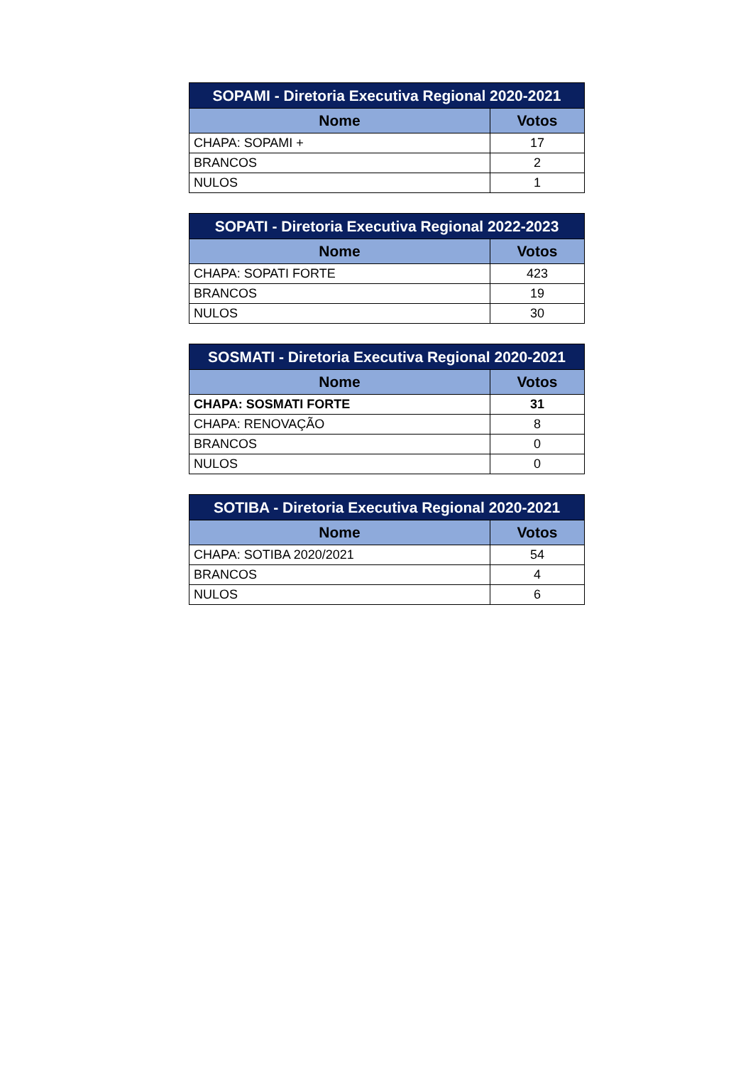| SOPAMI - Diretoria Executiva Regional 2020-2021 | |
| --- | --- |
| Nome | Votos |
| CHAPA: SOPAMI + | 17 |
| BRANCOS | 2 |
| NULOS | 1 |
| SOPATI - Diretoria Executiva Regional 2022-2023 | |
| --- | --- |
| Nome | Votos |
| CHAPA: SOPATI FORTE | 423 |
| BRANCOS | 19 |
| NULOS | 30 |
| SOSMATI - Diretoria Executiva Regional 2020-2021 | |
| --- | --- |
| Nome | Votos |
| CHAPA: SOSMATI FORTE | 31 |
| CHAPA: RENOVAÇÃO | 8 |
| BRANCOS | 0 |
| NULOS | 0 |
| SOTIBA - Diretoria Executiva Regional 2020-2021 | |
| --- | --- |
| Nome | Votos |
| CHAPA: SOTIBA 2020/2021 | 54 |
| BRANCOS | 4 |
| NULOS | 6 |